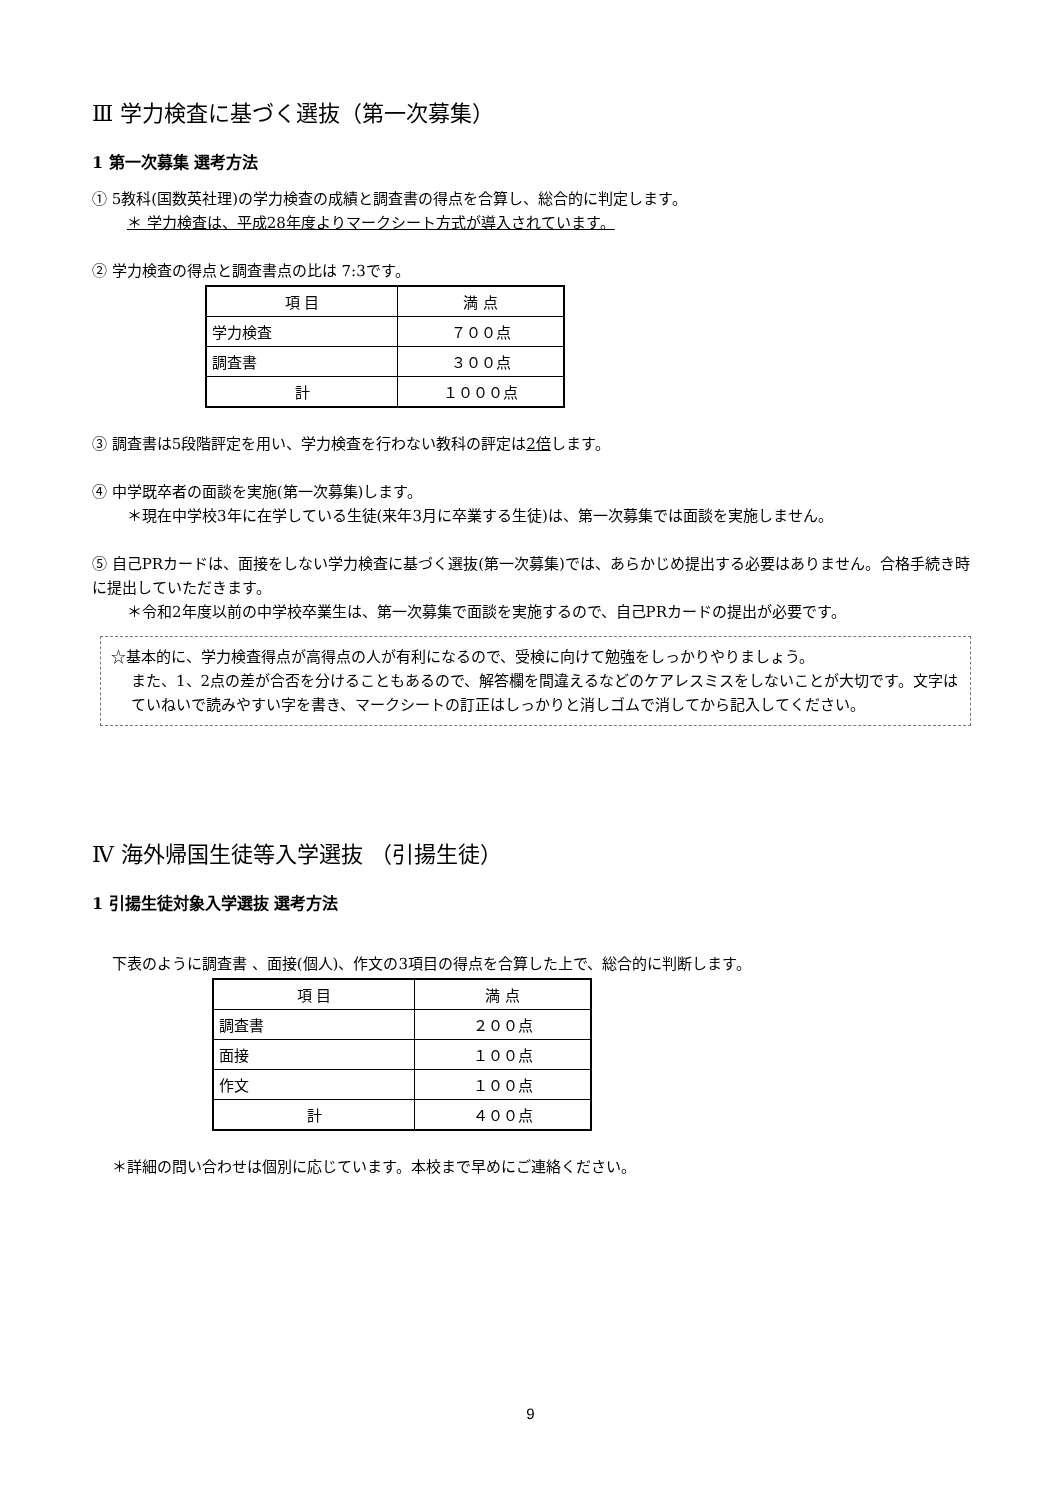Ⅲ 学力検査に基づく選抜（第一次募集）
1 第一次募集 選考方法
① 5教科(国数英社理)の学力検査の成績と調査書の得点を合算し、総合的に判定します。
＊ 学力検査は、平成28年度よりマークシート方式が導入されています。
② 学力検査の得点と調査書点の比は 7:3です。
| 項 目 | 満 点 |
| 学力検査 | ７００点 |
| 調査書 | ３００点 |
| 計 | １０００点 |
③ 調査書は5段階評定を用い、学力検査を行わない教科の評定は2倍します。
④ 中学既卒者の面談を実施(第一次募集)します。
＊現在中学校3年に在学している生徒(来年3月に卒業する生徒)は、第一次募集では面談を実施しません。
⑤ 自己PRカードは、面接をしない学力検査に基づく選抜(第一次募集)では、あらかじめ提出する必要はありません。合格手続き時に提出していただきます。
＊令和2年度以前の中学校卒業生は、第一次募集で面談を実施するので、自己PRカードの提出が必要です。
☆基本的に、学力検査得点が高得点の人が有利になるので、受検に向けて勉強をしっかりやりましょう。
また、1、2点の差が合否を分けることもあるので、解答欄を間違えるなどのケアレスミスをしないことが大切です。文字はていねいで読みやすい字を書き、マークシートの訂正はしっかりと消しゴムで消してから記入してください。
Ⅳ 海外帰国生徒等入学選抜 （引揚生徒）
1 引揚生徒対象入学選抜 選考方法
下表のように調査書 、面接(個人)、作文の3項目の得点を合算した上で、総合的に判断します。
| 項 目 | 満 点 |
| 調査書 | ２００点 |
| 面接 | １００点 |
| 作文 | １００点 |
| 計 | ４００点 |
＊詳細の問い合わせは個別に応じています。本校まで早めにご連絡ください。
9